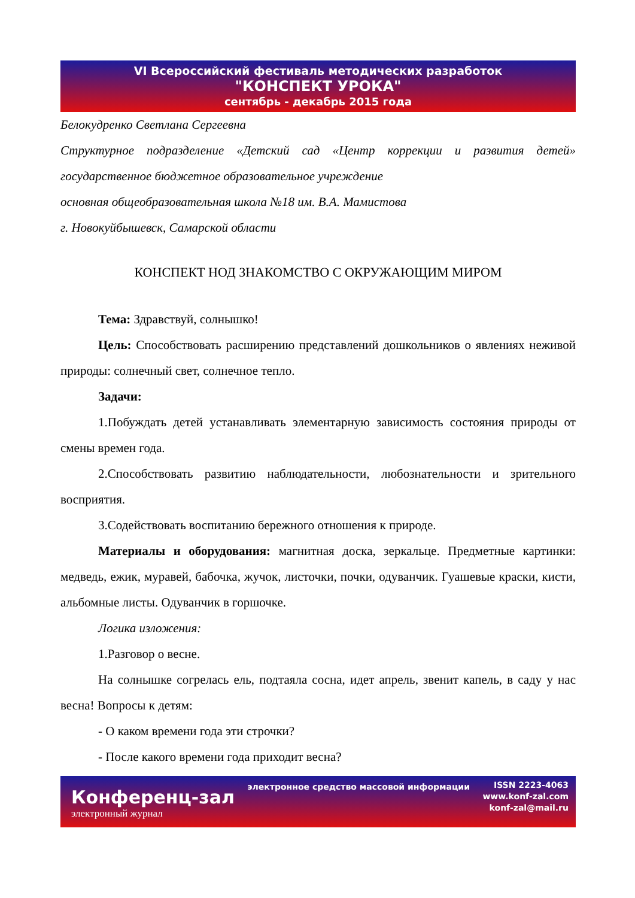VI Всероссийский фестиваль методических разработок
"КОНСПЕКТ УРОКА"
сентябрь - декабрь 2015 года
Белокудренко Светлана Сергеевна
Структурное подразделение «Детский сад «Центр коррекции и развития детей» государственное бюджетное образовательное учреждение
основная общеобразовательная школа №18 им. В.А. Мамистова
г. Новокуйбышевск, Самарской области
КОНСПЕКТ НОД ЗНАКОМСТВО С ОКРУЖАЮЩИМ МИРОМ
Тема: Здравствуй, солнышко!
Цель: Способствовать расширению представлений дошкольников о явлениях неживой природы: солнечный свет, солнечное тепло.
Задачи:
1.Побуждать детей устанавливать элементарную зависимость состояния природы от смены времен года.
2.Способствовать развитию наблюдательности, любознательности и зрительного восприятия.
3.Содействовать воспитанию бережного отношения к природе.
Материалы и оборудования: магнитная доска, зеркальце. Предметные картинки: медведь, ежик, муравей, бабочка, жучок, листочки, почки, одуванчик. Гуашевые краски, кисти, альбомные листы. Одуванчик в горшочке.
Логика изложения:
1.Разговор о весне.
На солнышке согрелась ель, подтаяла сосна, идет апрель, звенит капель, в саду у нас весна! Вопросы к детям:
- О каком времени года эти строчки?
- После какого времени года приходит весна?
Конференц-зал
электронный журнал
электронное средство массовой информации
ISSN 2223-4063
www.konf-zal.com
konf-zal@mail.ru